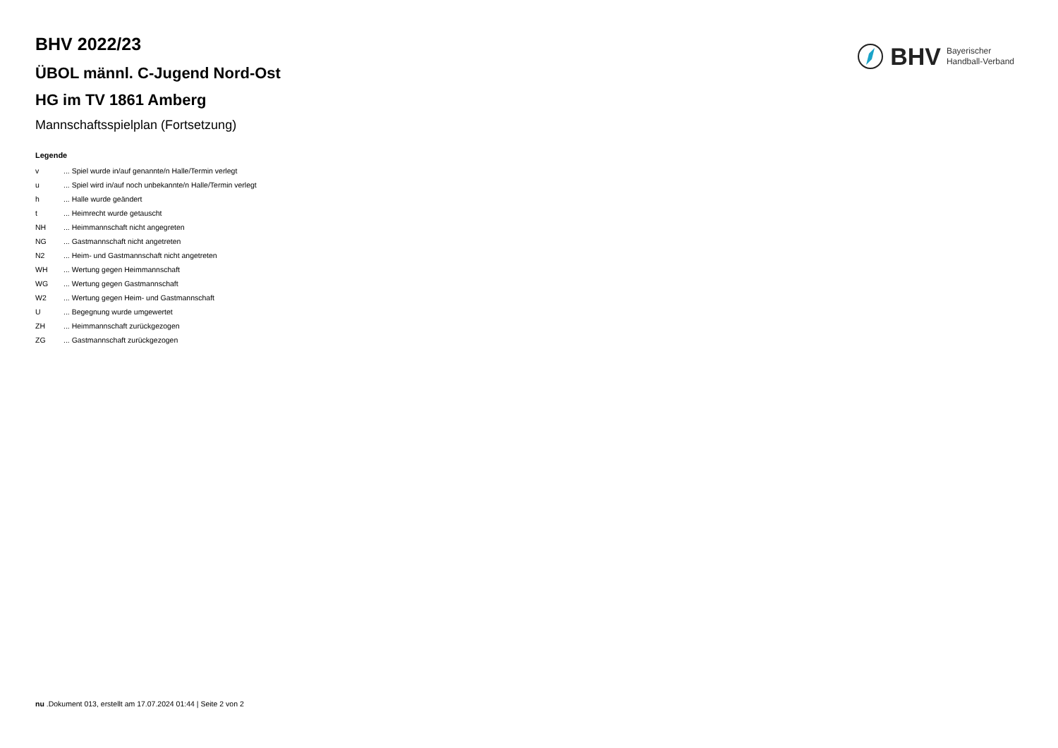BHV Bayerischer
Handball-Verband
BHV 2022/23
ÜBOL männl. C-Jugend Nord-Ost
HG im TV 1861 Amberg
Mannschaftsspielplan (Fortsetzung)
Legende
| v | ... Spiel wurde in/auf genannte/n Halle/Termin verlegt |
| u | ... Spiel wird in/auf noch unbekannte/n Halle/Termin verlegt |
| h | ... Halle wurde geändert |
| t | ... Heimrecht wurde getauscht |
| NH | ... Heimmannschaft nicht angegreten |
| NG | ... Gastmannschaft nicht angetreten |
| N2 | ... Heim- und Gastmannschaft nicht angetreten |
| WH | ... Wertung gegen Heimmannschaft |
| WG | ... Wertung gegen Gastmannschaft |
| W2 | ... Wertung gegen Heim- und Gastmannschaft |
| U | ... Begegnung wurde umgewertet |
| ZH | ... Heimmannschaft zurückgezogen |
| ZG | ... Gastmannschaft zurückgezogen |
nu .Dokument 013, erstellt am 17.07.2024 01:44 | Seite 2 von 2